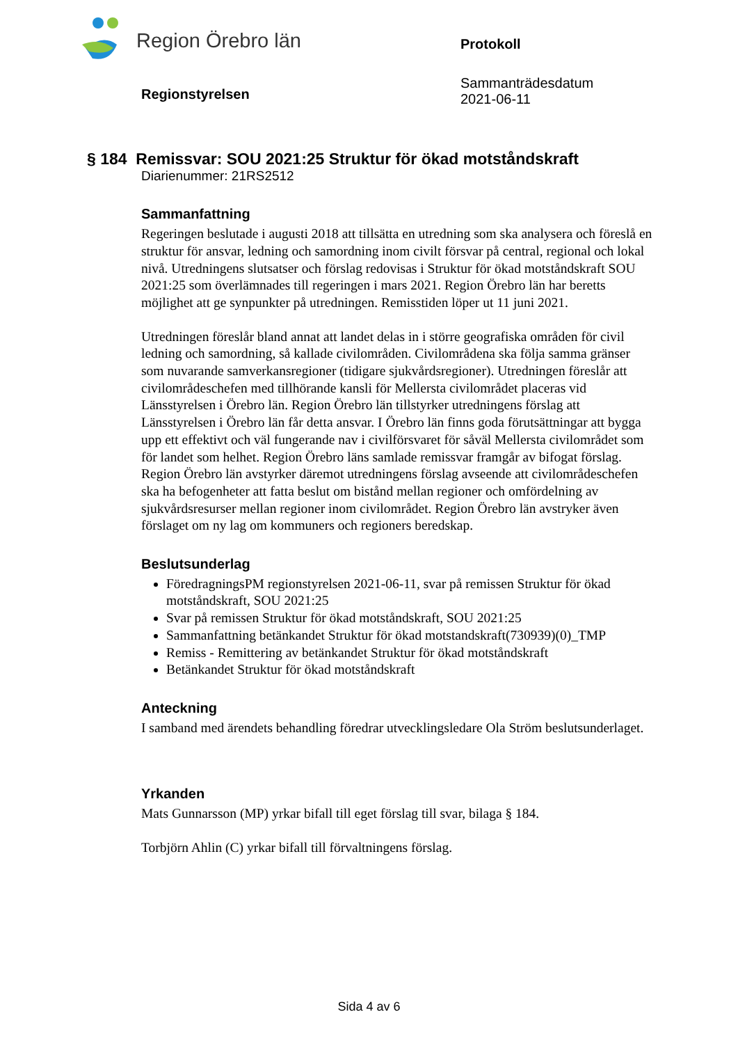Region Örebro län
Protokoll
Sammanträdesdatum
2021-06-11
Regionstyrelsen
§ 184 Remissvar: SOU 2021:25 Struktur för ökad motståndskraft
Diarienummer: 21RS2512
Sammanfattning
Regeringen beslutade i augusti 2018 att tillsätta en utredning som ska analysera och föreslå en struktur för ansvar, ledning och samordning inom civilt försvar på central, regional och lokal nivå. Utredningens slutsatser och förslag redovisas i Struktur för ökad motståndskraft SOU 2021:25 som överlämnades till regeringen i mars 2021. Region Örebro län har beretts möjlighet att ge synpunkter på utredningen. Remisstiden löper ut 11 juni 2021.
Utredningen föreslår bland annat att landet delas in i större geografiska områden för civil ledning och samordning, så kallade civilområden. Civilområdena ska följa samma gränser som nuvarande samverkansregioner (tidigare sjukvårdsregioner). Utredningen föreslår att civilområdeschefen med tillhörande kansli för Mellersta civilområdet placeras vid Länsstyrelsen i Örebro län. Region Örebro län tillstyrker utredningens förslag att Länsstyrelsen i Örebro län får detta ansvar. I Örebro län finns goda förutsättningar att bygga upp ett effektivt och väl fungerande nav i civilförsvaret för såväl Mellersta civilområdet som för landet som helhet. Region Örebro läns samlade remissvar framgår av bifogat förslag. Region Örebro län avstyrker däremot utredningens förslag avseende att civilområdeschefen ska ha befogenheter att fatta beslut om bistånd mellan regioner och omfördelning av sjukvårdsresurser mellan regioner inom civilområdet. Region Örebro län avstryker även förslaget om ny lag om kommuners och regioners beredskap.
Beslutsunderlag
FöredragningsPM regionstyrelsen 2021-06-11, svar på remissen Struktur för ökad motståndskraft, SOU 2021:25
Svar på remissen Struktur för ökad motståndskraft, SOU 2021:25
Sammanfattning betänkandet Struktur för ökad motstandskraft(730939)(0)_TMP
Remiss - Remittering av betänkandet Struktur för ökad motståndskraft
Betänkandet Struktur för ökad motståndskraft
Anteckning
I samband med ärendets behandling föredrar utvecklingsledare Ola Ström beslutsunderlaget.
Yrkanden
Mats Gunnarsson (MP) yrkar bifall till eget förslag till svar, bilaga § 184.
Torbjörn Ahlin (C) yrkar bifall till förvaltningens förslag.
Sida 4 av 6